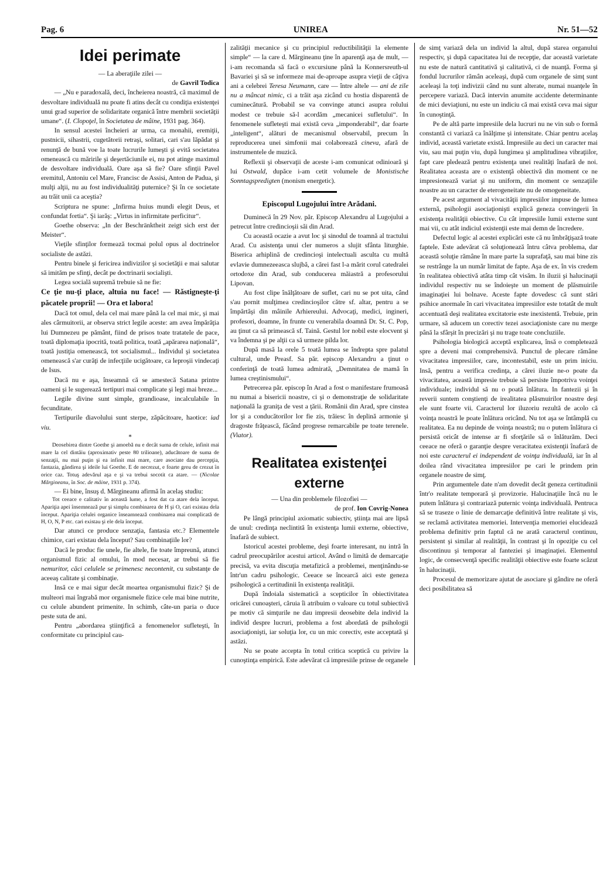Pag. 6 UNIREA Nr. 51—52
Idei perimate
— La aberaţiile zilei —
de Gavril Todica
— „Nu e paradoxală, deci, încheierea noastră, că maximul de desvoltare individuală nu poate fi atins decât cu condiţia existenţei unui grad superior de solidaritate organică între membrii societăţii umane“. (I. Clopoţel, în Societatea de mâine, 1931 pag. 364).
In sensul acestei încheieri ar urma, ca monahii, eremiţii, pustnicii, sihastrii, cugetătorii retraşi, solitari, cari s'au lăpădat şi renunţă de bună voe la toate lucrurile lumeşti şi evită societatea omenească cu măririle şi deşertăciunile ei, nu pot atinge maximul de desvoltare individuală. Oare aşa să fie? Oare sfinţii Pavel eremitul, Antoniu cel Mare, Francisc de Assisi, Anton de Padua, şi mulţi alţii, nu au fost individualităţi puternice? Şi în ce societate au trăit unii ca aceştia?
Scriptura ne spune: „Infirma huius mundi elegit Deus, et confundat fortia“. Şi iarăş: „Virtus in infirmitate perficitur“.
Goethe observa: „In der Beschränktheit zeigt sich erst der Meister“.
Vieţile sfinţilor formează tocmai polul opus al doctrinelor socialiste de astăzi.
Pentru binele şi fericirea indivizilor şi societăţii e mai salutar să imităm pe sfinţi, decât pe doctrinarii socialişti.
Legea socială supremă trebuie să ne fie:
Ce ţie nu-ţi place, altuia nu face! — Răstigneşte-ţi păcatele proprii! — Ora et labora!
Dacă tot omul, dela cel mai mare până la cel mai mic, şi mai ales cârmuitorii, ar observa strict legile aceste: am avea împărăţia lui Dumnezeu pe pământ, fiind de prisos toate tratatele de pace, toată diplomaţia ipocrită, toată politica, toată „apărarea naţională“, toată justiţia omenească, tot socialismul... Individul şi societatea omenească s'ar curăţi de infecţiile ucigătoare, ca leproşii vindecaţi de Isus.
Dacă nu e aşa, înseamnă că se amestecă Satana printre oameni şi le sugerează tertipuri mai complicate şi legi mai breze...
Legile divine sunt simple, grandioase, incalculabile în fecunditate.
Tertipurile diavolului sunt sterpe, zăpăcitoare, haotice: iad viu.
*
Deosebirea dintre Goethe şi amoebă nu e decât suma de celule, infinit mai mare la cel dintâiu (aproximativ peste 80 trilioane), aducătoare de suma de senzaţii, nu mai puţin şi ea infinit mai mare, care asociate dau percepţia, fantazia, gândirea şi ideile lui Goethe. E de necrezut, e foarte greu de crezut în orice caz. Totuş adevărul aşa e şi va trebui socotit ca atare. — (Nicolae Mărgineanu, în Soc. de mâine, 1931 p. 374).
— Ei bine, însuş d. Mărgineanu afirmă în acelaş studiu:
Tot ceeace e calitativ în această lume, a fost dat ca atare dela început. Apariţia apei însemnează pur şi simplu combinarea de H şi O, cari existau dela început. Apariţia celulei organice înseamnează combinarea mai complicată de H, O, N, P etc. cari existau şi ele dela început.
Dar atunci ce produce senzaţia, fantasia etc.? Elementele chimice, cari existau dela început? Sau combinaţiile lor?
Dacă le produc fie unele, fie altele, fie toate împreună, atunci organismul fizic al omului, în mod necesar, ar trebui să fie nemuritor, căci celulele se primenesc necontenit, cu substanţe de aceeaş calitate şi combinaţie.
Insă ce e mai sigur decât moartea organismului fizic? Şi de multeori mai îngrabă mor organismele fizice cele mai bine nutrite, cu celule abundent primenite. In schimb, câte-un paria o duce peste suta de ani.
Pentru „abordarea ştiinţifică a fenomenelor sufleteşti, în conformitate cu principiul cau-
zalităţii mecanice şi cu principiul reductibilităţii la elemente simple“ — la care d. Mărgineanu ţine în aparenţă aşa de mult, — i-am recomanda să facă o excursiune până la Konnersreuth-ul Bavariei şi să se informeze mai de-aproape asupra vieţii de câţiva ani a celebrei Teresa Neumann, care — între altele — ani de zile nu a mâncat nimic, ci a trăit aşa zicând cu hostia disparentă de cuminecătură. Probabil se va convinge atunci asupra rolului modest ce trebuie să-l acordăm „mecanicei sufletului“. In fenomenele sufleteşti mai există ceva „imponderabil“, dar foarte „inteligent“, alături de mecanismul observabil, precum în reproducerea unei simfonii mai colaborează cineva, afară de instrumentele de muzică.
Reflexii şi observaţii de aceste i-am comunicat odinioară şi lui Ostwald, dupăce i-am cetit volumele de Monistische Sonntagspredigten (monism energetic).
Episcopul Lugojului între Arădani.
Duminecă în 29 Nov. păr. Episcop Alexandru al Lugojului a petrecut între credincioşii săi din Arad.
Cu această ocazie a avut loc şi sinodul de toamnă al tractului Arad. Cu asistenţa unui cler numeros a slujit sfânta liturghie. Biserica arhiplină de credincioşi intelectuali asculta cu multă evlavie dumnezeeasca slujbă, a cărei fast l-a mărit corul catedralei ortodoxe din Arad, sub conducerea măiastră a profesorului Lipovan.
Au fost clipe înălţătoare de suflet, cari nu se pot uita, când s'au pornit mulţimea credincioşilor către sf. altar, pentru a se împărtăşi din mâinile Arhiereului. Advocaţi, medici, ingineri, profesori, doamne, în frunte cu venerabila doamnă Dr. St. C. Pop, au ţinut ca să primească sf. Taină. Gestul lor nobil este elocvent şi va îndemna şi pe alţii ca să urmeze pilda lor.
După masă la orele 5 toată lumea se îndrepta spre palatul cultural, unde Preasf. Sa păr. episcop Alexandru a ţinut o conferinţă de toată lumea admirată, „Demnitatea de mamă în lumea creştinismului“.
Petrecerea păr. episcop în Arad a fost o manifestare frumoasă nu numai a bisericii noastre, ci şi o demonstraţie de solidaritate naţională la graniţa de vest a ţării. Românii din Arad, spre cinstea lor şi a conducătorilor lor fie zis, trăiesc în deplină armonie şi dragoste frăţească, făcând progrese remarcabile pe toate terenele. (Viator).
Realitatea existenţei externe
— Una din problemele filozofiei —
de prof. Ion Covrig-Nonea
Pe lângă principiul axiomatic subiectiv, ştiinţa mai are lipsă de unul: credinţa neclintită în existenţa lumii externe, obiective, înafară de subiect.
Istoricul acestei probleme, deşi foarte interesant, nu intră în cadrul preocupărilor acestui articol. Având o limită de demarcaţie precisă, va evita discuţia metafizică a problemei, menţinându-se într'un cadru psihologic. Ceeace se încearcă aici este geneza psihologică a certitudinii în existenţa realităţii.
După îndoiala sistematică a scepticilor în obiectivitatea oricărei cunoaşteri, căruia îi atribuim o valoare cu totul subiectivă pe motiv că simţurile ne dau impresii deosebite dela individ la individ despre lucruri, problema a fost abordată de psihologii asociaţionişti, iar soluţia lor, cu un mic corectiv, este acceptată şi astăzi.
Nu se poate accepta în totul critica sceptică cu privire la cunoştinţa empirică. Este adevărat că impresiile prinse de organele
de simţ variază dela un individ la altul, după starea organului respectiv, şi după capacitatea lui de recepţie, dar această varietate nu este de natură cantitativă şi calitativă, ci de nuanţă. Forma şi fondul lucrurilor rămân aceleaşi, după cum organele de simţ sunt aceleaşi la toţi indivizii când nu sunt alterate, numai nuanţele în percepere variază. Dacă intervin anumite accidente determinante de mici deviaţiuni, nu este un indiciu că mai există ceva mai sigur în cunoştinţă.
Pe de altă parte impresiile dela lucruri nu ne vin sub o formă constantă ci variază ca înălţime şi intensitate. Chiar pentru acelaş individ, această varietate există. Impresiile au deci un caracter mai viu, sau mai puţin viu, după lungimea şi amplitudinea vibraţiilor, fapt care pledează pentru existenţa unei realităţi înafară de noi. Realitatea aceasta are o existenţă obiectivă din moment ce ne impresionează variat şi nu uniform, din moment ce senzaţiile noastre au un caracter de eterogeneitate nu de omogeneitate.
Pe acest argument al vivacităţii impresiilor impuse de lumea externă, psihologii asociaţionişti explică geneza convingerii în existenţa realităţii obiective. Cu cât impresiile lumii externe sunt mai vii, cu atât indiciul existenţii este mai demn de încredere.
Defectul logic al acestei explicări este că nu îmbrăţişază toate faptele. Este adevărat că soluţionează întru câtva problema, dar această soluţie rămâne în mare parte la suprafaţă, sau mai bine zis se restrânge la un număr limitat de fapte. Aşa de ex. în vis credem în realitatea obiectivă atâta timp cât visăm. In iluzii şi halucinaţii individul respectiv nu se îndoieşte un moment de plăsmuirile imaginaţiei lui bolnave. Aceste fapte dovedesc că sunt stări psihice anormale în cari vivacitatea impresiilor este totatât de mult accentuată deşi realitatea excitatorie este inexistentă. Trebuie, prin urmare, să aducem un corectiv tezei asociaţioniste care nu merge până la sfârşit în precizări şi nu trage toate concluziile.
Psihologia biologică acceptă explicarea, însă o completează spre a deveni mai comprehensivă. Punctul de plecare rămâne vivacitatea impresiilor, care, incontestabil, este un prim iniciu. Insă, pentru a verifica credinţa, a cărei iluzie ne-o poate da vivacitatea, această impresie trebuie să persiste împotriva voinţei individuale; individul să nu o poată înlătura. In fantezii şi în reverii suntem conştienţi de irealitatea plăsmuirilor noastre deşi ele sunt foarte vii. Caracterul lor iluzoriu rezultă de acolo că voinţa noastră le poate înlătura oricând. Nu tot aşa se întâmplă cu realitatea. Ea nu depinde de voinţa noastră; nu o putem înlătura ci persistă oricât de intense ar fi sforţările să o înlăturăm. Deci ceeace ne oferă o garanţie despre veracitatea existenţii înafară de noi este caracterul ei independent de voinţa individuală, iar în al doilea rând vivacitatea impresiilor pe cari le prindem prin organele noastre de simţ.
Prin argumentele date n'am dovedit decât geneza certitudinii într'o realitate temporară şi provizorie. Halucinaţiile încă nu le putem înlătura şi contrariază puternic voinţa individuală. Pentruca să se traseze o linie de demarcaţie definitivă între realitate şi vis, se reclamă activitatea memoriei. Intervenţia memoriei elucidează problema definitiv prin faptul că ne arată caracterul continuu, persistent şi similar al realităţii, în contrast şi în opoziţie cu cel discontinuu şi temporar al fanteziei şi imaginaţiei. Elementul logic, de consecvenţă specific realităţii obiective este foarte scăzut în halucinaţii.
Procesul de memorizare ajutat de asociare şi gândire ne oferă deci posibilitatea să